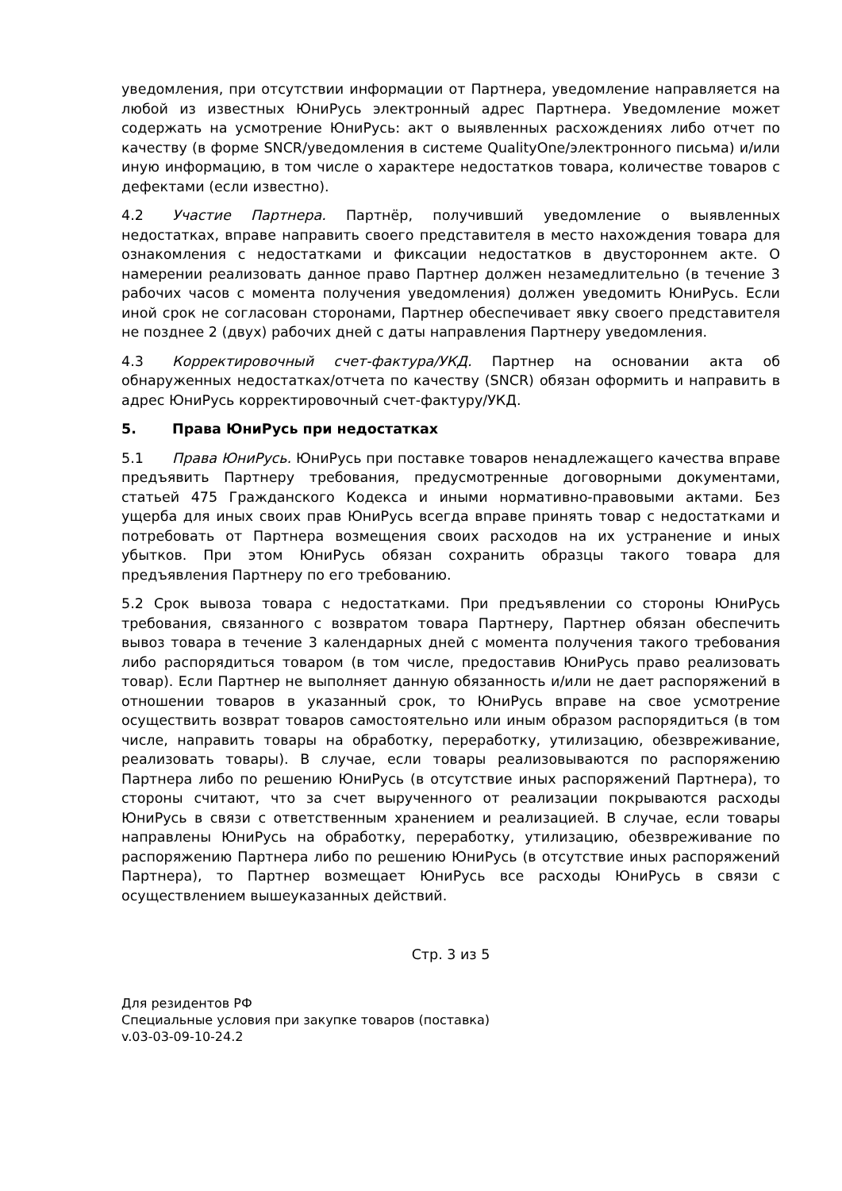уведомления, при отсутствии информации от Партнера, уведомление направляется на любой из известных ЮниРусь электронный адрес Партнера. Уведомление может содержать на усмотрение ЮниРусь: акт о выявленных расхождениях либо отчет по качеству (в форме SNCR/уведомления в системе QualityOne/электронного письма) и/или иную информацию, в том числе о характере недостатков товара, количестве товаров с дефектами (если известно).
4.2 Участие Партнера. Партнёр, получивший уведомление о выявленных недостатках, вправе направить своего представителя в место нахождения товара для ознакомления с недостатками и фиксации недостатков в двустороннем акте. О намерении реализовать данное право Партнер должен незамедлительно (в течение 3 рабочих часов с момента получения уведомления) должен уведомить ЮниРусь. Если иной срок не согласован сторонами, Партнер обеспечивает явку своего представителя не позднее 2 (двух) рабочих дней с даты направления Партнеру уведомления.
4.3 Корректировочный счет-фактура/УКД. Партнер на основании акта об обнаруженных недостатках/отчета по качеству (SNCR) обязан оформить и направить в адрес ЮниРусь корректировочный счет-фактуру/УКД.
5. Права ЮниРусь при недостатках
5.1 Права ЮниРусь. ЮниРусь при поставке товаров ненадлежащего качества вправе предъявить Партнеру требования, предусмотренные договорными документами, статьей 475 Гражданского Кодекса и иными нормативно-правовыми актами. Без ущерба для иных своих прав ЮниРусь всегда вправе принять товар с недостатками и потребовать от Партнера возмещения своих расходов на их устранение и иных убытков. При этом ЮниРусь обязан сохранить образцы такого товара для предъявления Партнеру по его требованию.
5.2 Срок вывоза товара с недостатками. При предъявлении со стороны ЮниРусь требования, связанного с возвратом товара Партнеру, Партнер обязан обеспечить вывоз товара в течение 3 календарных дней с момента получения такого требования либо распорядиться товаром (в том числе, предоставив ЮниРусь право реализовать товар). Если Партнер не выполняет данную обязанность и/или не дает распоряжений в отношении товаров в указанный срок, то ЮниРусь вправе на свое усмотрение осуществить возврат товаров самостоятельно или иным образом распорядиться (в том числе, направить товары на обработку, переработку, утилизацию, обезвреживание, реализовать товары). В случае, если товары реализовываются по распоряжению Партнера либо по решению ЮниРусь (в отсутствие иных распоряжений Партнера), то стороны считают, что за счет вырученного от реализации покрываются расходы ЮниРусь в связи с ответственным хранением и реализацией. В случае, если товары направлены ЮниРусь на обработку, переработку, утилизацию, обезвреживание по распоряжению Партнера либо по решению ЮниРусь (в отсутствие иных распоряжений Партнера), то Партнер возмещает ЮниРусь все расходы ЮниРусь в связи с осуществлением вышеуказанных действий.
Стр. 3 из 5
Для резидентов РФ
Специальные условия при закупке товаров (поставка)
v.03-03-09-10-24.2